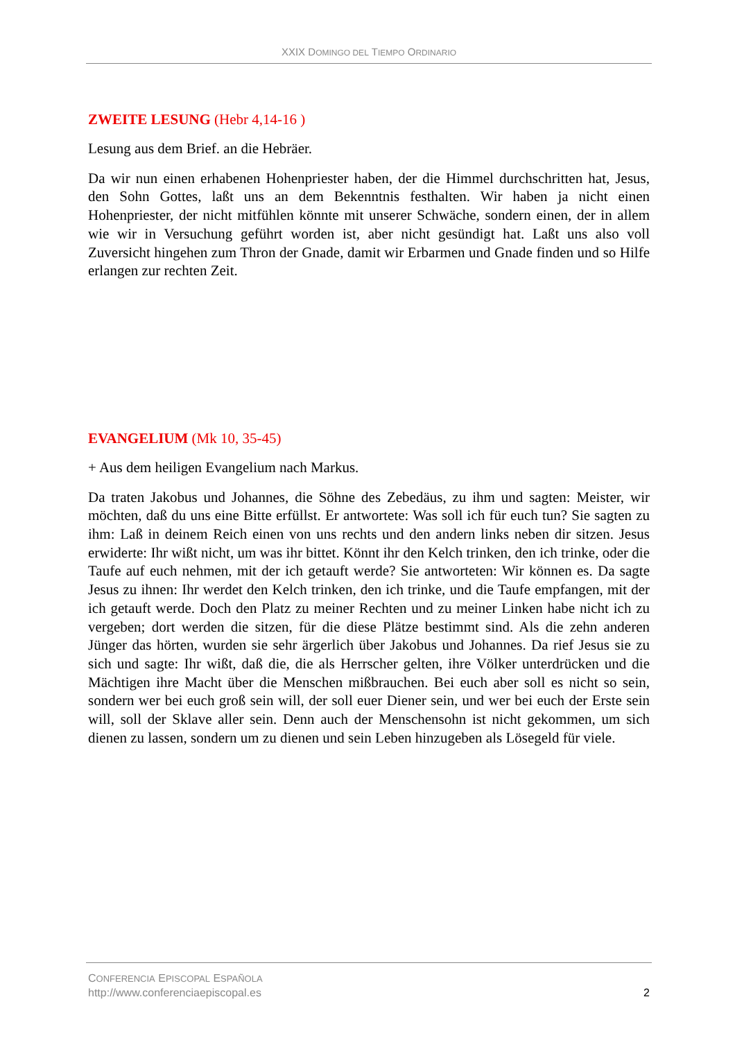XXIX DOMINGO DEL TIEMPO ORDINARIO
ZWEITE LESUNG (Hebr 4,14-16 )
Lesung aus dem Brief. an die Hebräer.
Da wir nun einen erhabenen Hohenpriester haben, der die Himmel durchschritten hat, Jesus, den Sohn Gottes, laßt uns an dem Bekenntnis festhalten. Wir haben ja nicht einen Hohenpriester, der nicht mitfühlen könnte mit unserer Schwäche, sondern einen, der in allem wie wir in Versuchung geführt worden ist, aber nicht gesündigt hat. Laßt uns also voll Zuversicht hingehen zum Thron der Gnade, damit wir Erbarmen und Gnade finden und so Hilfe erlangen zur rechten Zeit.
EVANGELIUM (Mk 10, 35-45)
+ Aus dem heiligen Evangelium nach Markus.
Da traten Jakobus und Johannes, die Söhne des Zebedäus, zu ihm und sagten: Meister, wir möchten, daß du uns eine Bitte erfüllst. Er antwortete: Was soll ich für euch tun? Sie sagten zu ihm: Laß in deinem Reich einen von uns rechts und den andern links neben dir sitzen. Jesus erwiderte: Ihr wißt nicht, um was ihr bittet. Könnt ihr den Kelch trinken, den ich trinke, oder die Taufe auf euch nehmen, mit der ich getauft werde? Sie antworteten: Wir können es. Da sagte Jesus zu ihnen: Ihr werdet den Kelch trinken, den ich trinke, und die Taufe empfangen, mit der ich getauft werde. Doch den Platz zu meiner Rechten und zu meiner Linken habe nicht ich zu vergeben; dort werden die sitzen, für die diese Plätze bestimmt sind. Als die zehn anderen Jünger das hörten, wurden sie sehr ärgerlich über Jakobus und Johannes. Da rief Jesus sie zu sich und sagte: Ihr wißt, daß die, die als Herrscher gelten, ihre Völker unterdrücken und die Mächtigen ihre Macht über die Menschen mißbrauchen. Bei euch aber soll es nicht so sein, sondern wer bei euch groß sein will, der soll euer Diener sein, und wer bei euch der Erste sein will, soll der Sklave aller sein. Denn auch der Menschensohn ist nicht gekommen, um sich dienen zu lassen, sondern um zu dienen und sein Leben hinzugeben als Lösegeld für viele.
CONFERENCIA EPISCOPAL ESPAÑOLA
http://www.conferenciaepiscopal.es
2